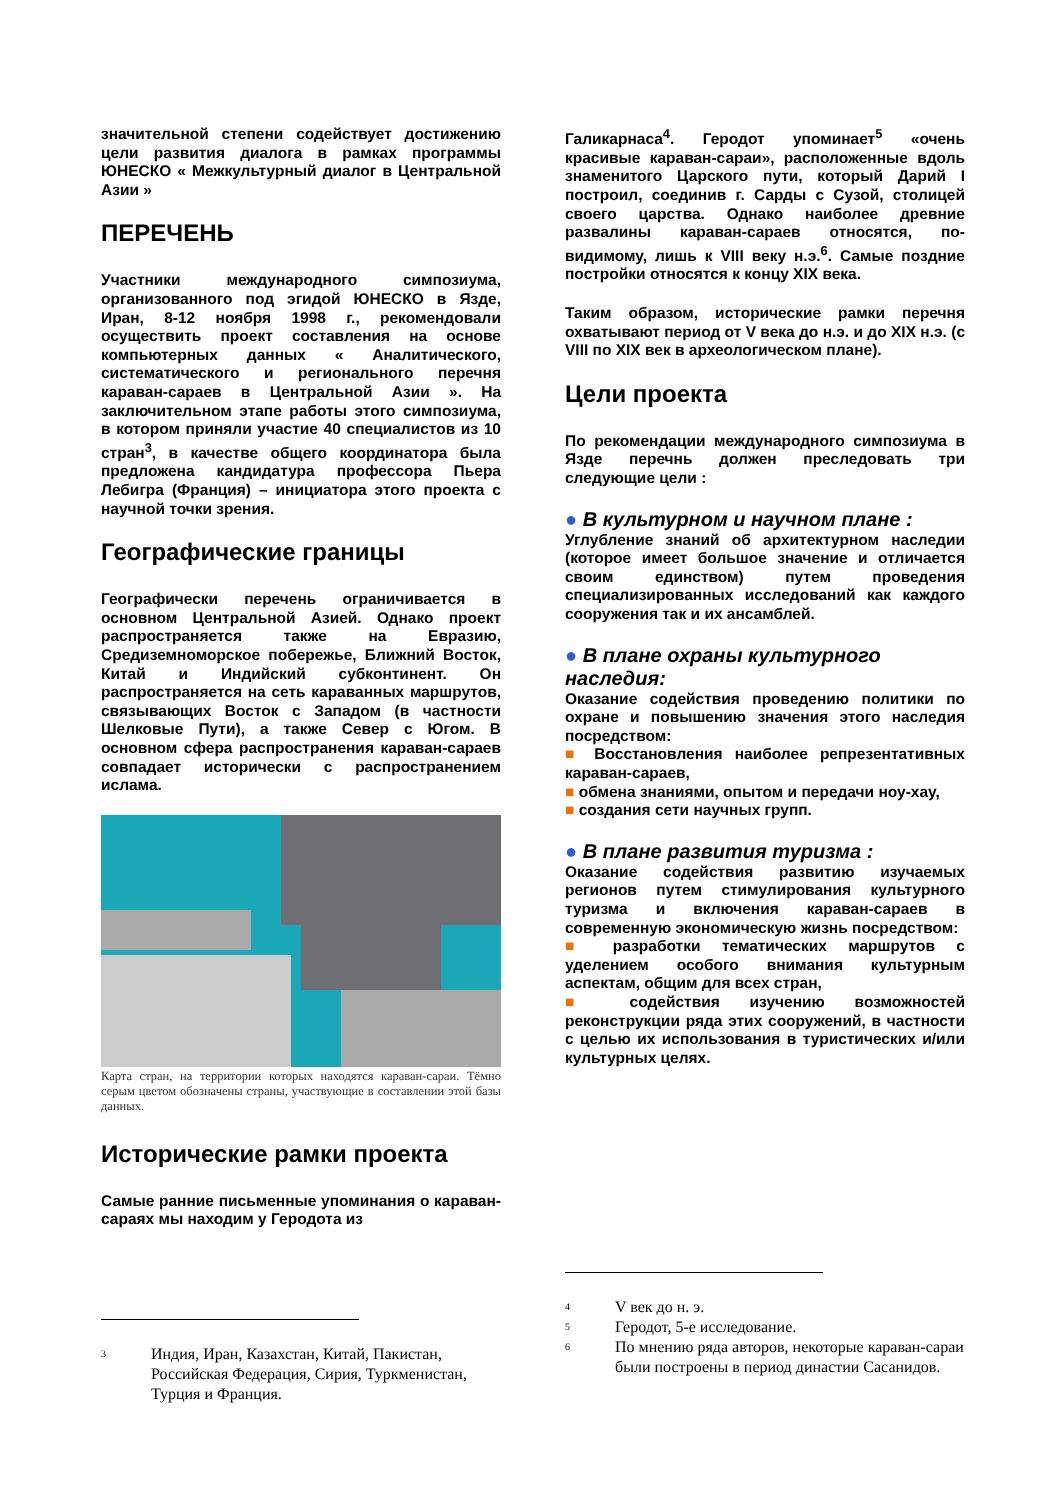значительной степени содействует достижению цели развития диалога в рамках программы ЮНЕСКО « Межкультурный диалог в Центральной Азии »
ПЕРЕЧЕНЬ
Участники международного симпозиума, организованного под эгидой ЮНЕСКО в Язде, Иран, 8-12 ноября 1998 г., рекомендовали осуществить проект составления на основе компьютерных данных « Аналитического, систематического и регионального перечня караван-сараев в Центральной Азии ». На заключительном этапе работы этого симпозиума, в котором приняли участие 40 специалистов из 10 стран<sup>3</sup>, в качестве общего координатора была предложена кандидатура профессора Пьера Лебигра (Франция) – инициатора этого проекта с научной точки зрения.
Географические границы
Географически перечень ограничивается в основном Центральной Азией. Однако проект распространяется также на Евразию, Средиземноморское побережье, Ближний Восток, Китай и Индийский субконтинент. Он распространяется на сеть караванных маршрутов, связывающих Восток с Западом (в частности Шелковые Пути), а также Север с Югом. В основном сфера распространения караван-сараев совпадает исторически с распространением ислама.
Карта стран, на территории которых находятся караван-сараи. Тёмно серым цветом обозначены страны, участвующие в составлении этой базы данных.
Исторические рамки проекта
Самые ранние письменные упоминания о караван-сараях мы находим у Геродота из
<sup>3</sup> Индия, Иран, Казахстан, Китай, Пакистан, Российская Федерация, Сирия, Туркменистан, Турция и Франция.
Галикарнаса<sup>4</sup>. Геродот упоминает<sup>5</sup> «очень красивые караван-сараи», расположенные вдоль знаменитого Царского пути, который Дарий I построил, соединив г. Сарды с Сузой, столицей своего царства. Однако наиболее древние развалины караван-сараев относятся, по-видимому, лишь к VIII веку н.э.<sup>6</sup>. Самые поздние постройки относятся к концу XIX века.
Таким образом, исторические рамки перечня охватывают период от V века до н.э. и до XIX н.э. (с VIII по XIX век в археологическом плане).
Цели проекта
По рекомендации международного симпозиума в Язде перечнь должен преследовать три следующие цели :
● В культурном и научном плане :
Углубление знаний об архитектурном наследии (которое имеет большое значение и отличается своим единством) путем проведения специализированных исследований как каждого сооружения так и их ансамблей.
● В плане охраны культурного наследия:
Оказание содействия проведению политики по охране и повышению значения этого наследия посредством:
■ Восстановления наиболее репрезентативных караван-сараев,
■ обмена знаниями, опытом и передачи ноу-хау,
■ создания сети научных групп.
● В плане развития туризма :
Оказание содействия развитию изучаемых регионов путем стимулирования культурного туризма и включения караван-сараев в современную экономическую жизнь посредством:
■ разработки тематических маршрутов с уделением особого внимания культурным аспектам, общим для всех стран,
■ содействия изучению возможностей реконструкции ряда этих сооружений, в частности с целью их использования в туристических и/или культурных целях.
<sup>4</sup> V век до н. э.
<sup>5</sup> Геродот, 5-е исследование.
<sup>6</sup> По мнению ряда авторов, некоторые караван-сараи были построены в период династии Сасанидов.